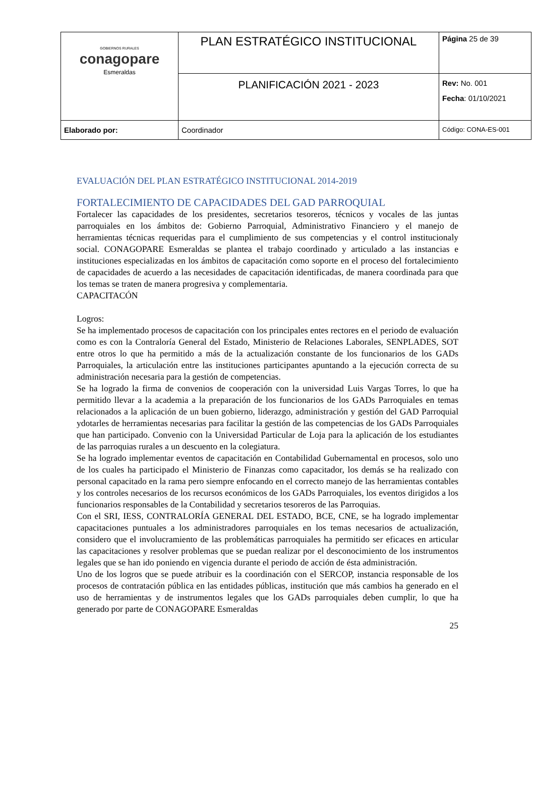| GOBIERNOS RURALES conagopare Esmeraldas | PLAN ESTRATÉGICO INSTITUCIONAL | Página 25 de 39 |
| | PLANIFICACIÓN 2021 - 2023 | Rev: No. 001 Fecha : 01/10/2021 |
| Elaborado por: | Coordinador | Código: CONA-ES-001 |
EVALUACIÓN DEL PLAN ESTRATÉGICO INSTITUCIONAL 2014-2019
FORTALECIMIENTO DE CAPACIDADES DEL GAD PARROQUIAL
Fortalecer las capacidades de los presidentes, secretarios tesoreros, técnicos y vocales de las juntas parroquiales en los ámbitos de: Gobierno Parroquial, Administrativo Financiero y el manejo de herramientas técnicas requeridas para el cumplimiento de sus competencias y el control institucionaly social. CONAGOPARE Esmeraldas se plantea el trabajo coordinado y articulado a las instancias e instituciones especializadas en los ámbitos de capacitación como soporte en el proceso del fortalecimiento de capacidades de acuerdo a las necesidades de capacitación identificadas, de manera coordinada para que los temas se traten de manera progresiva y complementaria.
CAPACITACÓN
Logros:
Se ha implementado procesos de capacitación con los principales entes rectores en el periodo de evaluación como es con la Contraloría General del Estado, Ministerio de Relaciones Laborales, SENPLADES, SOT entre otros lo que ha permitido a más de la actualización constante de los funcionarios de los GADs Parroquiales, la articulación entre las instituciones participantes apuntando a la ejecución correcta de su administración necesaria para la gestión de competencias.
Se ha logrado la firma de convenios de cooperación con la universidad Luis Vargas Torres, lo que ha permitido llevar a la academia a la preparación de los funcionarios de los GADs Parroquiales en temas relacionados a la aplicación de un buen gobierno, liderazgo, administración y gestión del GAD Parroquial ydotarles de herramientas necesarias para facilitar la gestión de las competencias de los GADs Parroquiales que han participado. Convenio con la Universidad Particular de Loja para la aplicación de los estudiantes de las parroquias rurales a un descuento en la colegiatura.
Se ha logrado implementar eventos de capacitación en Contabilidad Gubernamental en procesos, solo uno de los cuales ha participado el Ministerio de Finanzas como capacitador, los demás se ha realizado con personal capacitado en la rama pero siempre enfocando en el correcto manejo de las herramientas contables y los controles necesarios de los recursos económicos de los GADs Parroquiales, los eventos dirigidos a los funcionarios responsables de la Contabilidad y secretarios tesoreros de las Parroquias.
Con el SRI, IESS, CONTRALORÍA GENERAL DEL ESTADO, BCE, CNE, se ha logrado implementar capacitaciones puntuales a los administradores parroquiales en los temas necesarios de actualización, considero que el involucramiento de las problemáticas parroquiales ha permitido ser eficaces en articular las capacitaciones y resolver problemas que se puedan realizar por el desconocimiento de los instrumentos legales que se han ido poniendo en vigencia durante el periodo de acción de ésta administración.
Uno de los logros que se puede atribuir es la coordinación con el SERCOP, instancia responsable de los procesos de contratación pública en las entidades públicas, institución que más cambios ha generado en el uso de herramientas y de instrumentos legales que los GADs parroquiales deben cumplir, lo que ha generado por parte de CONAGOPARE Esmeraldas
25